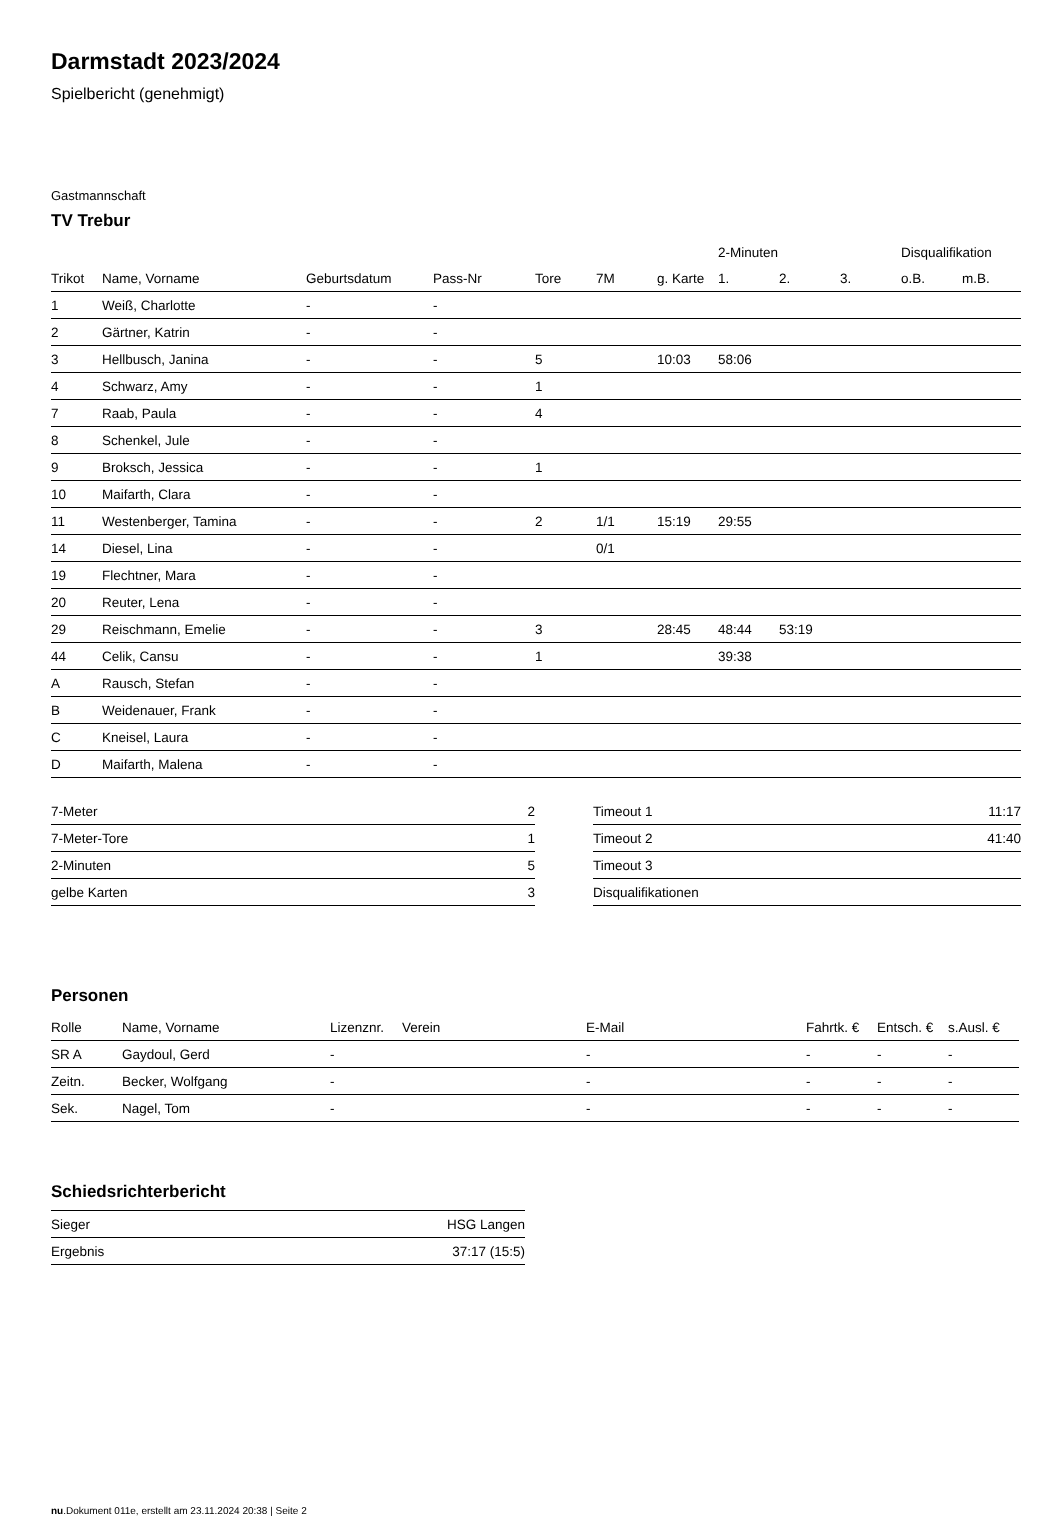Darmstadt 2023/2024
Spielbericht (genehmigt)
Gastmannschaft
TV Trebur
| | | | | | | | 2-Minuten | | | Disqualifikation | |
| --- | --- | --- | --- | --- | --- | --- | --- | --- | --- | --- | --- |
| Trikot | Name, Vorname | Geburtsdatum | Pass-Nr | Tore | 7M | g. Karte | 1. | 2. | 3. | o.B. | m.B. |
| 1 | Weiß, Charlotte | - | - | | | | | | | | |
| 2 | Gärtner, Katrin | - | - | | | | | | | | |
| 3 | Hellbusch, Janina | - | - | 5 | | 10:03 | 58:06 | | | | |
| 4 | Schwarz, Amy | - | - | 1 | | | | | | | |
| 7 | Raab, Paula | - | - | 4 | | | | | | | |
| 8 | Schenkel, Jule | - | - | | | | | | | | |
| 9 | Broksch, Jessica | - | - | 1 | | | | | | | |
| 10 | Maifarth, Clara | - | - | | | | | | | | |
| 11 | Westenberger, Tamina | - | - | 2 | 1/1 | 15:19 | 29:55 | | | | |
| 14 | Diesel, Lina | - | - | | 0/1 | | | | | | |
| 19 | Flechtner, Mara | - | - | | | | | | | | |
| 20 | Reuter, Lena | - | - | | | | | | | | |
| 29 | Reischmann, Emelie | - | - | 3 | | 28:45 | 48:44 | 53:19 | | | |
| 44 | Celik, Cansu | - | - | 1 | | | 39:38 | | | | |
| A | Rausch, Stefan | - | - | | | | | | | | |
| B | Weidenauer, Frank | - | - | | | | | | | | |
| C | Kneisel, Laura | - | - | | | | | | | | |
| D | Maifarth, Malena | - | - | | | | | | | | |
| 7-Meter | 2 |
| 7-Meter-Tore | 1 |
| 2-Minuten | 5 |
| gelbe Karten | 3 |
| Timeout 1 | 11:17 |
| Timeout 2 | 41:40 |
| Timeout 3 | |
| Disqualifikationen | |
Personen
| Rolle | Name, Vorname | Lizenznr. | Verein | E-Mail | Fahrtk. € | Entsch. € | s.Ausl. € |
| --- | --- | --- | --- | --- | --- | --- | --- |
| SR A | Gaydoul, Gerd | - | | - | - | - | - |
| Zeitn. | Becker, Wolfgang | - | | - | - | - | - |
| Sek. | Nagel, Tom | - | | - | - | - | - |
Schiedsrichterbericht
| Sieger | HSG Langen |
| Ergebnis | 37:17 (15:5) |
nu.Dokument 011e, erstellt am 23.11.2024 20:38 | Seite 2